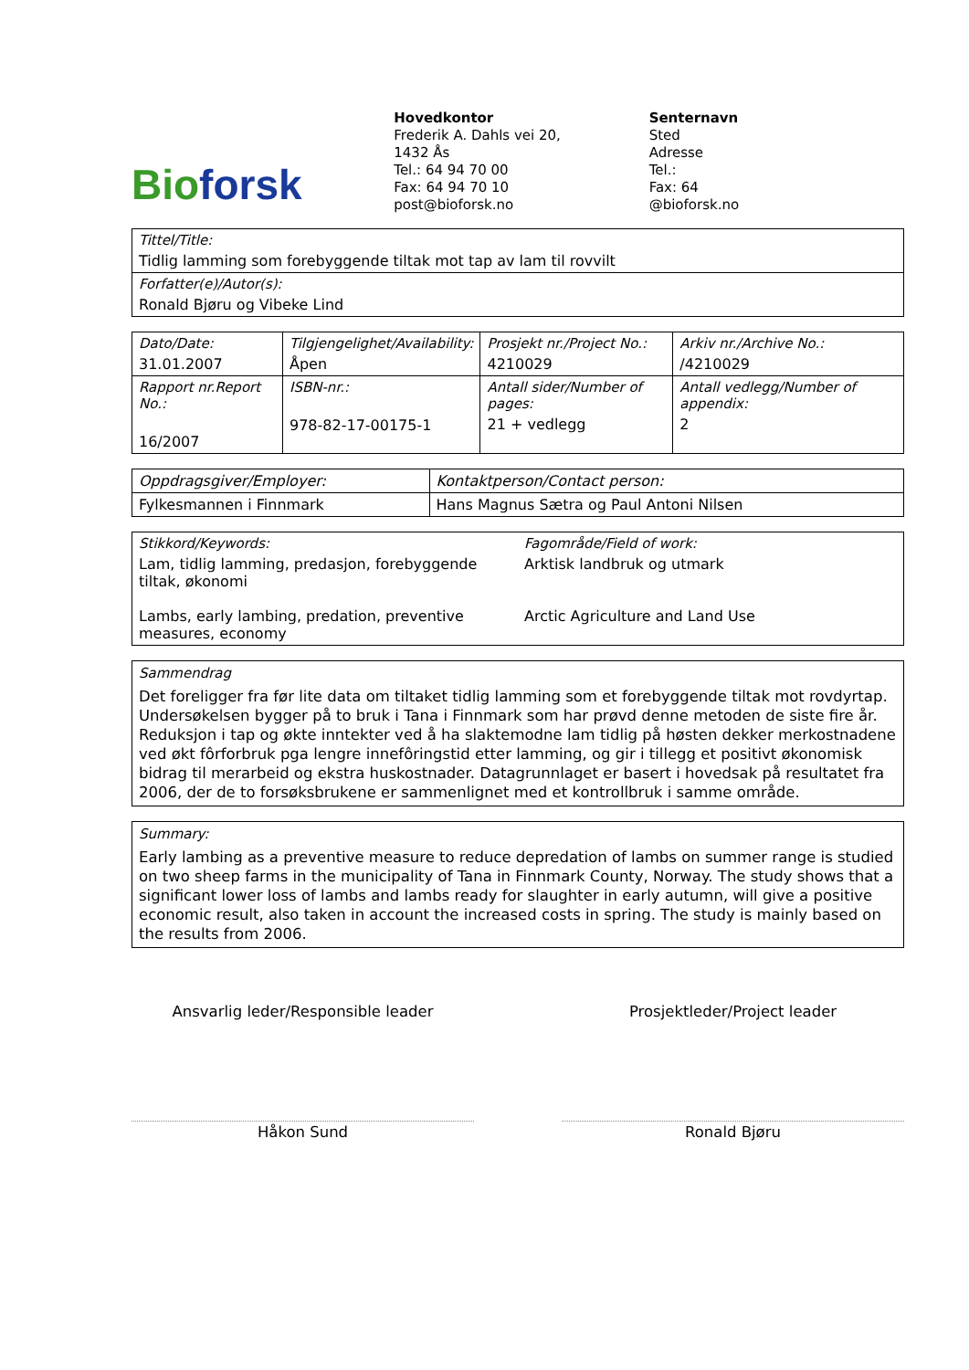Bioforsk
Hovedkontor
Frederik A. Dahls vei 20,
1432 Ås
Tel.: 64 94 70 00
Fax: 64 94 70 10
post@bioforsk.no
Senternavn
Sted
Adresse
Tel.:
Fax: 64
@bioforsk.no
| Tittel/Title: Tidlig lamming som forebyggende tiltak mot tap av lam til rovvilt |
| Forfatter(e)/Autor(s): Ronald Bjøru og Vibeke Lind |
| Dato/Date: 31.01.2007 | Tilgjengelighet/Availability: Åpen | Prosjekt nr./Project No.: 4210029 | Arkiv nr./Archive No.: /4210029 |
| Rapport nr.Report No.: 16/2007 | ISBN-nr.: 978-82-17-00175-1 | Antall sider/Number of pages: 21 + vedlegg | Antall vedlegg/Number of appendix: 2 |
| Oppdragsgiver/Employer: | Kontaktperson/Contact person: |
| Fylkesmannen i Finnmark | Hans Magnus Sætra og Paul Antoni Nilsen |
| Stikkord/Keywords: Lam, tidlig lamming, predasjon, forebyggende tiltak, økonomi Lambs, early lambing, predation, preventive measures, economy | Fagområde/Field of work: Arktisk landbruk og utmark Arctic Agriculture and Land Use |
Sammendrag
Det foreligger fra før lite data om tiltaket tidlig lamming som et forebyggende tiltak mot rovdyrtap. Undersøkelsen bygger på to bruk i Tana i Finnmark som har prøvd denne metoden de siste fire år. Reduksjon i tap og økte inntekter ved å ha slaktemodne lam tidlig på høsten dekker merkostnadene ved økt fôrforbruk pga lengre innefôringstid etter lamming, og gir i tillegg et positivt økonomisk bidrag til merarbeid og ekstra huskostnader. Datagrunnlaget er basert i hovedsak på resultatet fra 2006, der de to forsøksbrukene er sammenlignet med et kontrollbruk i samme område.
Summary:
Early lambing as a preventive measure to reduce depredation of lambs on summer range is studied on two sheep farms in the municipality of Tana in Finnmark County, Norway. The study shows that a significant lower loss of lambs and lambs ready for slaughter in early autumn, will give a positive economic result, also taken in account the increased costs in spring. The study is mainly based on the results from 2006.
Ansvarlig leder/Responsible leader
Håkon Sund
Prosjektleder/Project leader
Ronald Bjøru